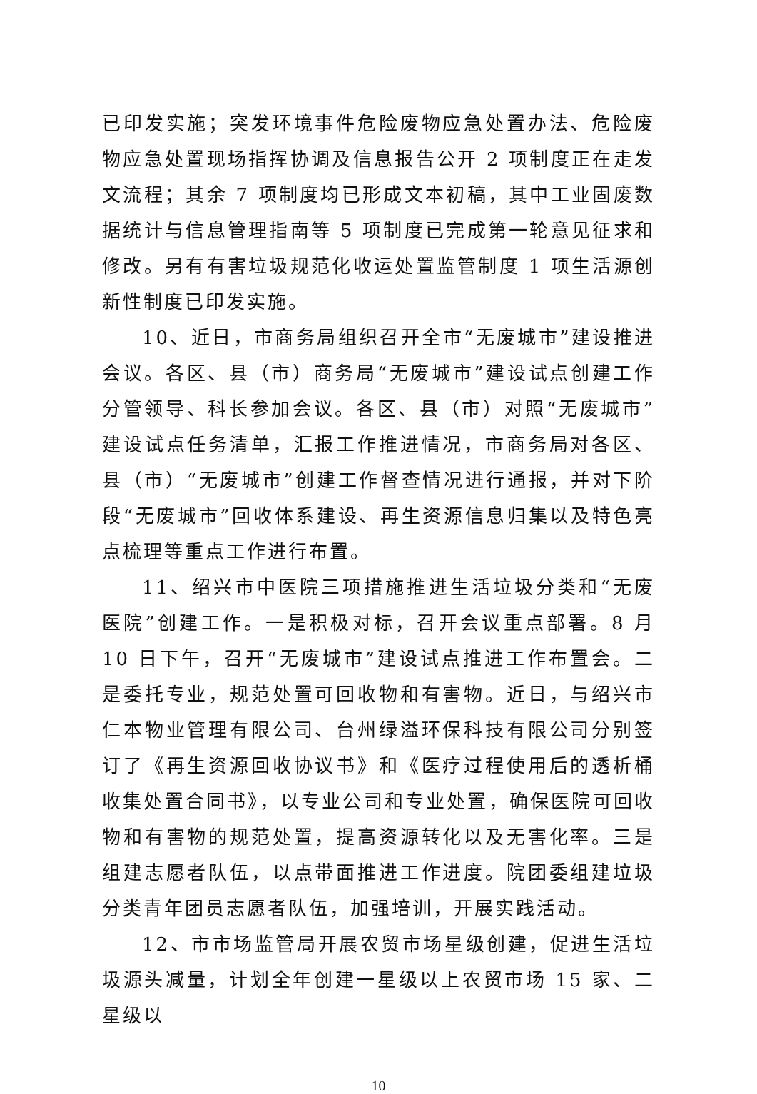已印发实施；突发环境事件危险废物应急处置办法、危险废物应急处置现场指挥协调及信息报告公开 2 项制度正在走发文流程；其余 7 项制度均已形成文本初稿，其中工业固废数据统计与信息管理指南等 5 项制度已完成第一轮意见征求和修改。另有有害垃圾规范化收运处置监管制度 1 项生活源创新性制度已印发实施。
10、近日，市商务局组织召开全市“无废城市”建设推进会议。各区、县（市）商务局“无废城市”建设试点创建工作分管领导、科长参加会议。各区、县（市）对照“无废城市”建设试点任务清单，汇报工作推进情况，市商务局对各区、县（市）“无废城市”创建工作督查情况进行通报，并对下阶段“无废城市”回收体系建设、再生资源信息归集以及特色亮点梳理等重点工作进行布置。
11、绍兴市中医院三项措施推进生活垃圾分类和“无废医院”创建工作。一是积极对标，召开会议重点部署。8 月 10 日下午，召开“无废城市”建设试点推进工作布置会。二是委托专业，规范处置可回收物和有害物。近日，与绍兴市仁本物业管理有限公司、台州绿溢环保科技有限公司分别签订了《再生资源回收协议书》和《医疗过程使用后的透析桶收集处置合同书》，以专业公司和专业处置，确保医院可回收物和有害物的规范处置，提高资源转化以及无害化率。三是组建志愿者队伍，以点带面推进工作进度。院团委组建垃圾分类青年团员志愿者队伍，加强培训，开展实践活动。
12、市市场监管局开展农贸市场星级创建，促进生活垃圾源头减量，计划全年创建一星级以上农贸市场 15 家、二星级以
10